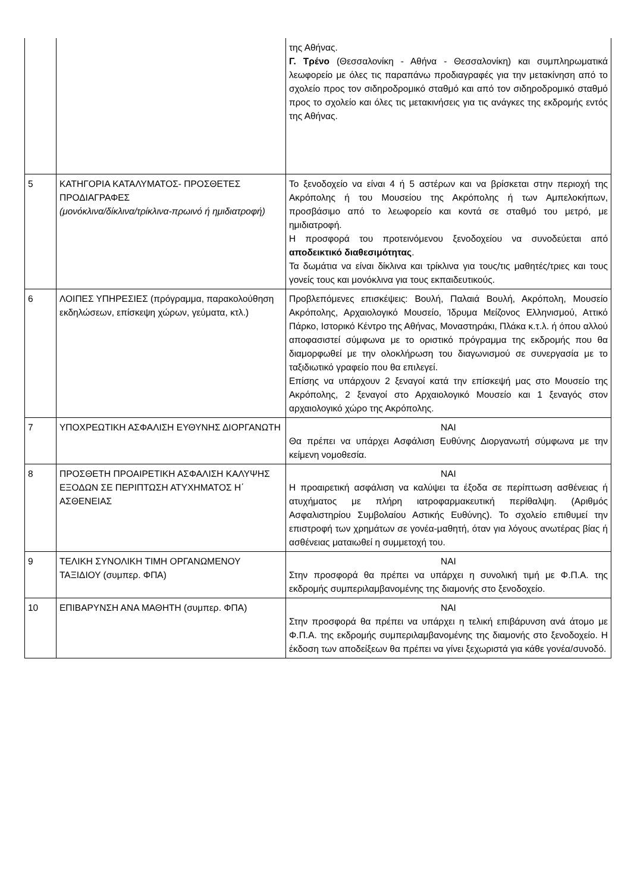| | | της Αθήνας. Γ. Τρένο (Θεσσαλονίκη - Αθήνα - Θεσσαλονίκη) και συμπληρωματικά λεωφορείο με όλες τις παραπάνω προδιαγραφές για την μετακίνηση από το σχολείο προς τον σιδηροδρομικό σταθμό και από τον σιδηροδρομικό σταθμό προς το σχολείο και όλες τις μετακινήσεις για τις ανάγκες της εκδρομής εντός της Αθήνας. |
| 5 | ΚΑΤΗΓΟΡΙΑ ΚΑΤΑΛΥΜΑΤΟΣ- ΠΡΟΣΘΕΤΕΣ ΠΡΟΔΙΑΓΡΑΦΕΣ (μονόκλινα/δίκλινα/τρίκλινα-πρωινό ή ημιδιατροφή) | Το ξενοδοχείο να είναι 4 ή 5 αστέρων και να βρίσκεται στην περιοχή της Ακρόπολης ή του Μουσείου της Ακρόπολης ή των Αμπελοκήπων, προσβάσιμο από το λεωφορείο και κοντά σε σταθμό του μετρό, με ημιδιατροφή. Η προσφορά του προτεινόμενου ξενοδοχείου να συνοδεύεται από αποδεικτικό διαθεσιμότητας . Τα δωμάτια να είναι δίκλινα και τρίκλινα για τους/τις μαθητές/τριες και τους γονείς τους και μονόκλινα για τους εκπαιδευτικούς. |
| 6 | ΛΟΙΠΕΣ ΥΠΗΡΕΣΙΕΣ (πρόγραμμα, παρακολούθηση εκδηλώσεων, επίσκεψη χώρων, γεύματα, κτλ.) | Προβλεπόμενες επισκέψεις: Βουλή, Παλαιά Βουλή, Ακρόπολη, Μουσείο Ακρόπολης, Αρχαιολογικό Μουσείο, Ίδρυμα Μείζονος Ελληνισμού, Αττικό Πάρκο, Ιστορικό Κέντρο της Αθήνας, Μοναστηράκι, Πλάκα κ.τ.λ. ή όπου αλλού αποφασιστεί σύμφωνα με το οριστικό πρόγραμμα της εκδρομής που θα διαμορφωθεί με την ολοκλήρωση του διαγωνισμού σε συνεργασία με το ταξιδιωτικό γραφείο που θα επιλεγεί. Επίσης να υπάρχουν 2 ξεναγοί κατά την επίσκεψή μας στο Μουσείο της Ακρόπολης, 2 ξεναγοί στο Αρχαιολογικό Μουσείο και 1 ξεναγός στον αρχαιολογικό χώρο της Ακρόπολης. |
| 7 | ΥΠΟΧΡΕΩΤΙΚΗ ΑΣΦΑΛΙΣΗ ΕΥΘΥΝΗΣ ΔΙΟΡΓΑΝΩΤΗ | ΝΑΙ Θα πρέπει να υπάρχει Ασφάλιση Ευθύνης Διοργανωτή σύμφωνα με την κείμενη νομοθεσία. |
| 8 | ΠΡΟΣΘΕΤΗ ΠΡΟΑΙΡΕΤΙΚΗ ΑΣΦΑΛΙΣΗ ΚΑΛΥΨΗΣ ΕΞΟΔΩΝ ΣΕ ΠΕΡΙΠΤΩΣΗ ΑΤΥΧΗΜΑΤΟΣ Η΄ ΑΣΘΕΝΕΙΑΣ | ΝΑΙ Η προαιρετική ασφάλιση να καλύψει τα έξοδα σε περίπτωση ασθένειας ή ατυχήματος με πλήρη ιατροφαρμακευτική περίθαλψη. (Αριθμός Ασφαλιστηρίου Συμβολαίου Αστικής Ευθύνης). Το σχολείο επιθυμεί την επιστροφή των χρημάτων σε γονέα-μαθητή, όταν για λόγους ανωτέρας βίας ή ασθένειας ματαιωθεί η συμμετοχή του. |
| 9 | ΤΕΛΙΚΗ ΣΥΝΟΛΙΚΗ ΤΙΜΗ ΟΡΓΑΝΩΜΕΝΟΥ ΤΑΞΙΔΙΟΥ (συμπερ. ΦΠΑ) | ΝΑΙ Στην προσφορά θα πρέπει να υπάρχει η συνολική τιμή με Φ.Π.Α. της εκδρομής συμπεριλαμβανομένης της διαμονής στο ξενοδοχείο. |
| 10 | ΕΠΙΒΑΡΥΝΣΗ ΑΝΑ ΜΑΘΗΤΗ (συμπερ. ΦΠΑ) | ΝΑΙ Στην προσφορά θα πρέπει να υπάρχει η τελική επιβάρυνση ανά άτομο με Φ.Π.Α. της εκδρομής συμπεριλαμβανομένης της διαμονής στο ξενοδοχείο. Η έκδοση των αποδείξεων θα πρέπει να γίνει ξεχωριστά για κάθε γονέα/συνοδό. |